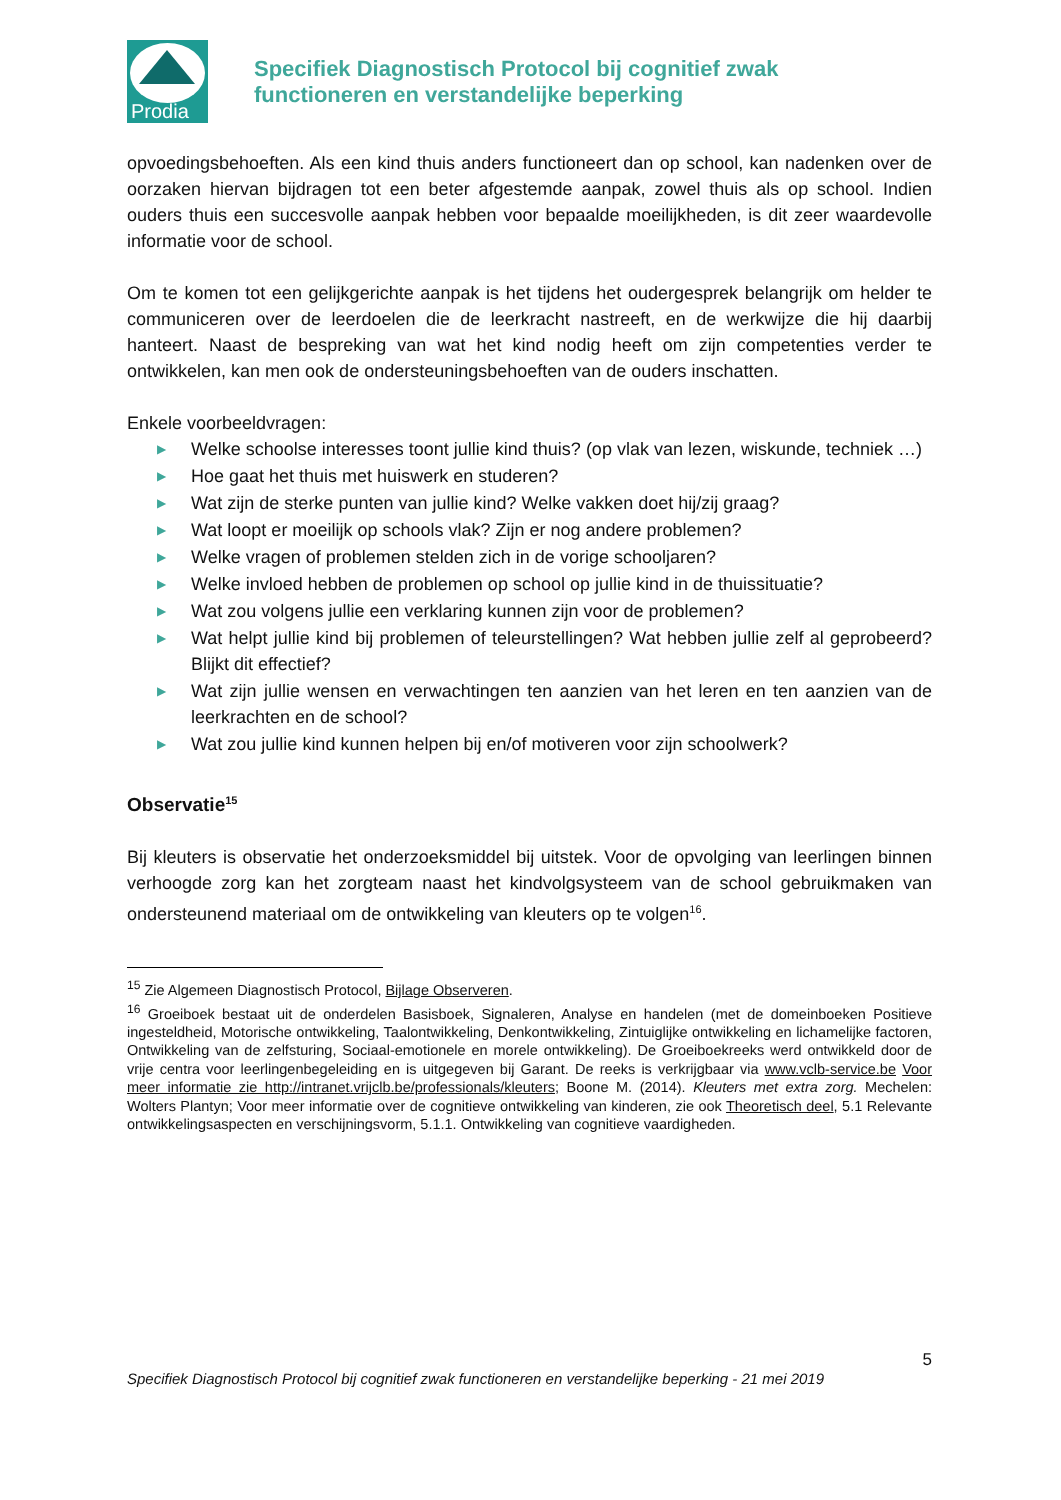Prodia
Specifiek Diagnostisch Protocol bij cognitief zwak
functioneren en verstandelijke beperking
opvoedingsbehoeften. Als een kind thuis anders functioneert dan op school, kan nadenken over de oorzaken hiervan bijdragen tot een beter afgestemde aanpak, zowel thuis als op school. Indien ouders thuis een succesvolle aanpak hebben voor bepaalde moeilijkheden, is dit zeer waardevolle informatie voor de school.
Om te komen tot een gelijkgerichte aanpak is het tijdens het oudergesprek belangrijk om helder te communiceren over de leerdoelen die de leerkracht nastreeft, en de werkwijze die hij daarbij hanteert. Naast de bespreking van wat het kind nodig heeft om zijn competenties verder te ontwikkelen, kan men ook de ondersteuningsbehoeften van de ouders inschatten.
Enkele voorbeeldvragen:
▶ Welke schoolse interesses toont jullie kind thuis? (op vlak van lezen, wiskunde, techniek …)
▶ Hoe gaat het thuis met huiswerk en studeren?
▶ Wat zijn de sterke punten van jullie kind? Welke vakken doet hij/zij graag?
▶ Wat loopt er moeilijk op schools vlak? Zijn er nog andere problemen?
▶ Welke vragen of problemen stelden zich in de vorige schooljaren?
▶ Welke invloed hebben de problemen op school op jullie kind in de thuissituatie?
▶ Wat zou volgens jullie een verklaring kunnen zijn voor de problemen?
▶ Wat helpt jullie kind bij problemen of teleurstellingen? Wat hebben jullie zelf al geprobeerd? Blijkt dit effectief?
▶ Wat zijn jullie wensen en verwachtingen ten aanzien van het leren en ten aanzien van de leerkrachten en de school?
▶ Wat zou jullie kind kunnen helpen bij en/of motiveren voor zijn schoolwerk?
Observatie<sup>15</sup>
Bij kleuters is observatie het onderzoeksmiddel bij uitstek. Voor de opvolging van leerlingen binnen verhoogde zorg kan het zorgteam naast het kindvolgsysteem van de school gebruikmaken van ondersteunend materiaal om de ontwikkeling van kleuters op te volgen<sup>16</sup>.
<sup>15</sup> Zie Algemeen Diagnostisch Protocol, Bijlage Observeren.
<sup>16</sup> Groeiboek bestaat uit de onderdelen Basisboek, Signaleren, Analyse en handelen (met de domeinboeken Positieve ingesteldheid, Motorische ontwikkeling, Taalontwikkeling, Denkontwikkeling, Zintuiglijke ontwikkeling en lichamelijke factoren, Ontwikkeling van de zelfsturing, Sociaal-emotionele en morele ontwikkeling). De Groeiboekreeks werd ontwikkeld door de vrije centra voor leerlingenbegeleiding en is uitgegeven bij Garant. De reeks is verkrijgbaar via www.vclb-service.be Voor meer informatie zie http://intranet.vrijclb.be/professionals/kleuters; Boone M. (2014). Kleuters met extra zorg. Mechelen: Wolters Plantyn; Voor meer informatie over de cognitieve ontwikkeling van kinderen, zie ook Theoretisch deel, 5.1 Relevante ontwikkelingsaspecten en verschijningsvorm, 5.1.1. Ontwikkeling van cognitieve vaardigheden.
5
Specifiek Diagnostisch Protocol bij cognitief zwak functioneren en verstandelijke beperking - 21 mei 2019